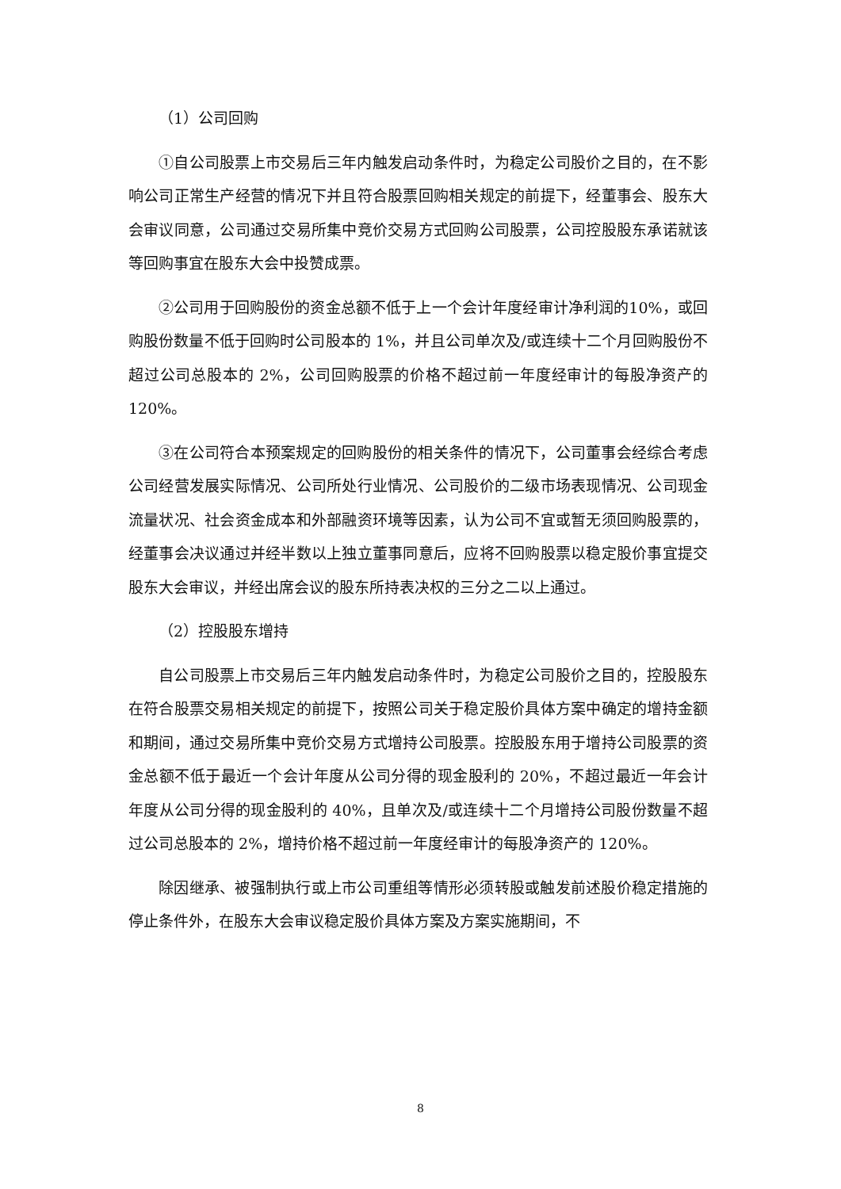（1）公司回购
①自公司股票上市交易后三年内触发启动条件时，为稳定公司股价之目的，在不影响公司正常生产经营的情况下并且符合股票回购相关规定的前提下，经董事会、股东大会审议同意，公司通过交易所集中竞价交易方式回购公司股票，公司控股股东承诺就该等回购事宜在股东大会中投赞成票。
②公司用于回购股份的资金总额不低于上一个会计年度经审计净利润的10%，或回购股份数量不低于回购时公司股本的 1%，并且公司单次及/或连续十二个月回购股份不超过公司总股本的 2%，公司回购股票的价格不超过前一年度经审计的每股净资产的 120%。
③在公司符合本预案规定的回购股份的相关条件的情况下，公司董事会经综合考虑公司经营发展实际情况、公司所处行业情况、公司股价的二级市场表现情况、公司现金流量状况、社会资金成本和外部融资环境等因素，认为公司不宜或暂无须回购股票的，经董事会决议通过并经半数以上独立董事同意后，应将不回购股票以稳定股价事宜提交股东大会审议，并经出席会议的股东所持表决权的三分之二以上通过。
（2）控股股东增持
自公司股票上市交易后三年内触发启动条件时，为稳定公司股价之目的，控股股东在符合股票交易相关规定的前提下，按照公司关于稳定股价具体方案中确定的增持金额和期间，通过交易所集中竞价交易方式增持公司股票。控股股东用于增持公司股票的资金总额不低于最近一个会计年度从公司分得的现金股利的 20%，不超过最近一年会计年度从公司分得的现金股利的 40%，且单次及/或连续十二个月增持公司股份数量不超过公司总股本的 2%，增持价格不超过前一年度经审计的每股净资产的 120%。
除因继承、被强制执行或上市公司重组等情形必须转股或触发前述股价稳定措施的停止条件外，在股东大会审议稳定股价具体方案及方案实施期间，不
8